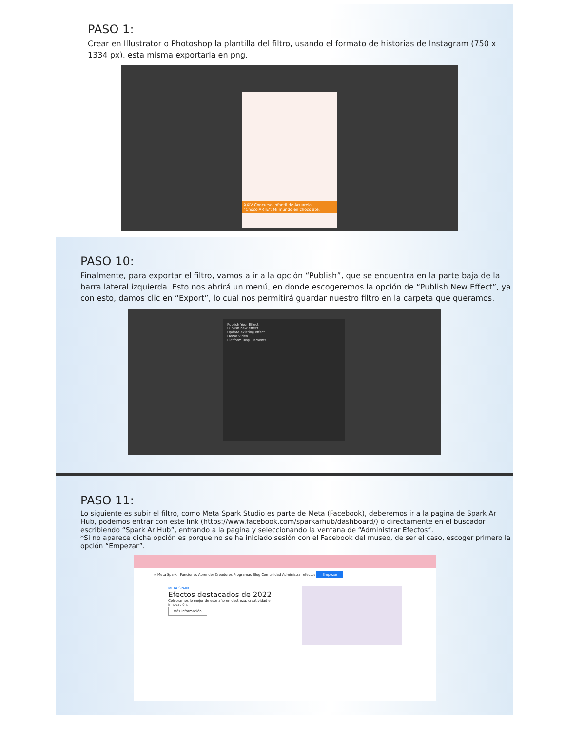PASO 1:
Crear en Illustrator o Photoshop la plantilla del filtro, usando el formato de historias de Instagram (750 x 1334 px), esta misma exportarla en png.
XXIV Concurso Infantil de Acuarela. "ChocolARTE": Mi mundo en chocolate.
PASO 10:
Finalmente, para exportar el filtro, vamos a ir a la opción “Publish”, que se encuentra en la parte baja de la barra lateral izquierda. Esto nos abrirá un menú, en donde escogeremos la opción de “Publish New Effect”, ya con esto, damos clic en “Export”, lo cual nos permitirá guardar nuestro filtro en la carpeta que queramos.
Publish Your Effect
Publish new effect
Update existing effect
Demo Video
Platform Requirements
PASO 11:
Lo siguiente es subir el filtro, como Meta Spark Studio es parte de Meta (Facebook), deberemos ir a la pagina de Spark Ar Hub, podemos entrar con este link (https://www.facebook.com/sparkarhub/dashboard/) o directamente en el buscador escribiendo “Spark Ar Hub”, entrando a la pagina y seleccionando la ventana de “Administrar Efectos”.
*Si no aparece dicha opción es porque no se ha iniciado sesión con el Facebook del museo, de ser el caso, escoger primero la opción “Empezar”.
∞ Meta Spark Funciones Aprender Creadores Programas Blog Comunidad Administrar efectos Empezar
META SPARK
Efectos destacados de 2022
Celebramos lo mejor de este año en destreza, creatividad e innovación.
Más información